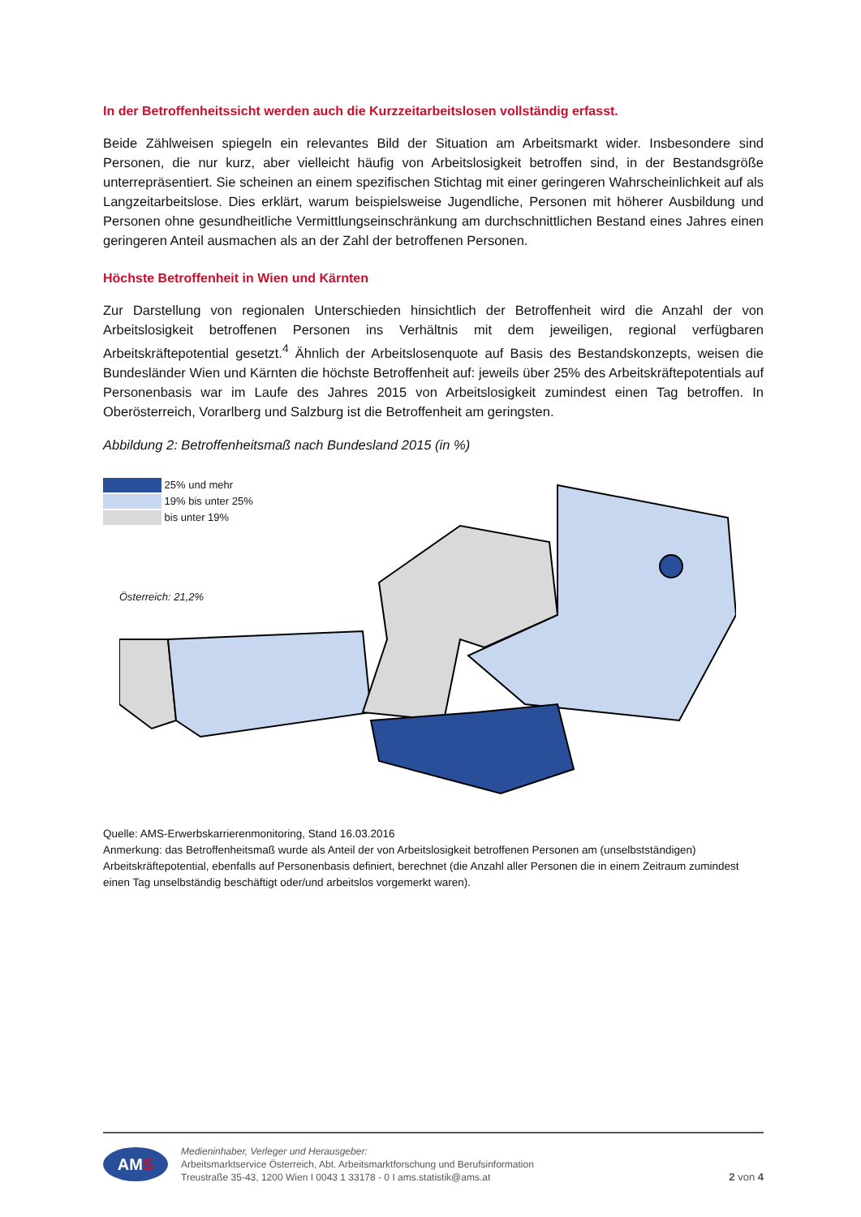In der Betroffenheitssicht werden auch die Kurzzeitarbeitslosen vollständig erfasst.
Beide Zählweisen spiegeln ein relevantes Bild der Situation am Arbeitsmarkt wider. Insbesondere sind Personen, die nur kurz, aber vielleicht häufig von Arbeitslosigkeit betroffen sind, in der Bestandsgröße unterrepräsentiert. Sie scheinen an einem spezifischen Stichtag mit einer geringeren Wahrscheinlichkeit auf als Langzeitarbeitslose. Dies erklärt, warum beispielsweise Jugendliche, Personen mit höherer Ausbildung und Personen ohne gesundheitliche Vermittlungseinschränkung am durchschnittlichen Bestand eines Jahres einen geringeren Anteil ausmachen als an der Zahl der betroffenen Personen.
Höchste Betroffenheit in Wien und Kärnten
Zur Darstellung von regionalen Unterschieden hinsichtlich der Betroffenheit wird die Anzahl der von Arbeitslosigkeit betroffenen Personen ins Verhältnis mit dem jeweiligen, regional verfügbaren Arbeitskräftepotential gesetzt.<sup>4</sup> Ähnlich der Arbeitslosenquote auf Basis des Bestandskonzepts, weisen die Bundesländer Wien und Kärnten die höchste Betroffenheit auf: jeweils über 25% des Arbeitskräftepotentials auf Personenbasis war im Laufe des Jahres 2015 von Arbeitslosigkeit zumindest einen Tag betroffen. In Oberösterreich, Vorarlberg und Salzburg ist die Betroffenheit am geringsten.
Abbildung 2: Betroffenheitsmaß nach Bundesland 2015 (in %)
25% und mehr
19% bis unter 25%
bis unter 19%
Österreich: 21,2%
Quelle: AMS-Erwerbskarrierenmonitoring, Stand 16.03.2016
Anmerkung: das Betroffenheitsmaß wurde als Anteil der von Arbeitslosigkeit betroffenen Personen am (unselbstständigen) Arbeitskräftepotential, ebenfalls auf Personenbasis definiert, berechnet (die Anzahl aller Personen die in einem Zeitraum zumindest einen Tag unselbständig beschäftigt oder/und arbeitslos vorgemerkt waren).
AMS
Medieninhaber, Verleger und Herausgeber:
Arbeitsmarktservice Österreich, Abt. Arbeitsmarktforschung und Berufsinformation
Treustraße 35-43, 1200 Wien I 0043 1 33178 - 0 I ams.statistik@ams.at
2 von 4